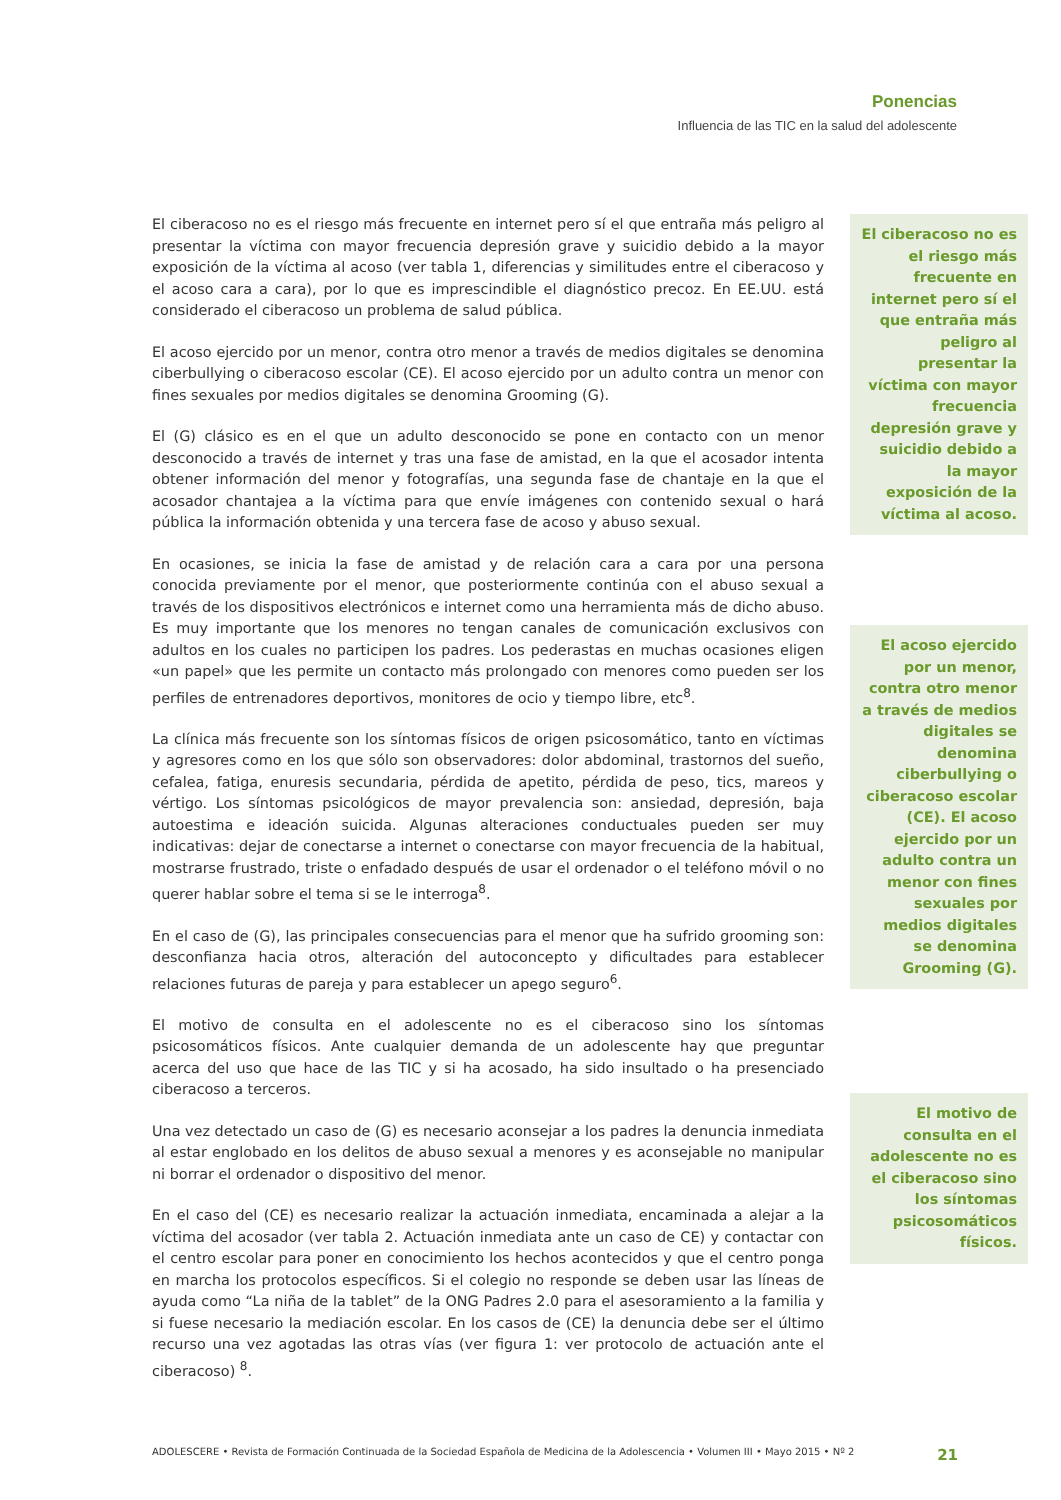Ponencias
Influencia de las TIC en la salud del adolescente
El ciberacoso no es el riesgo más frecuente en internet pero sí el que entraña más peligro al presentar la víctima con mayor frecuencia depresión grave y suicidio debido a la mayor exposición de la víctima al acoso (ver tabla 1, diferencias y similitudes entre el ciberacoso y el acoso cara a cara), por lo que es imprescindible el diagnóstico precoz. En EE.UU. está considerado el ciberacoso un problema de salud pública.
El acoso ejercido por un menor, contra otro menor a través de medios digitales se denomina ciberbullying o ciberacoso escolar (CE). El acoso ejercido por un adulto contra un menor con fines sexuales por medios digitales se denomina Grooming (G).
El (G) clásico es en el que un adulto desconocido se pone en contacto con un menor desconocido a través de internet y tras una fase de amistad, en la que el acosador intenta obtener información del menor y fotografías, una segunda fase de chantaje en la que el acosador chantajea a la víctima para que envíe imágenes con contenido sexual o hará pública la información obtenida y una tercera fase de acoso y abuso sexual.
En ocasiones, se inicia la fase de amistad y de relación cara a cara por una persona conocida previamente por el menor, que posteriormente continúa con el abuso sexual a través de los dispositivos electrónicos e internet como una herramienta más de dicho abuso. Es muy importante que los menores no tengan canales de comunicación exclusivos con adultos en los cuales no participen los padres. Los pederastas en muchas ocasiones eligen «un papel» que les permite un contacto más prolongado con menores como pueden ser los perfiles de entrenadores deportivos, monitores de ocio y tiempo libre, etc<sup>8</sup>.
La clínica más frecuente son los síntomas físicos de origen psicosomático, tanto en víctimas y agresores como en los que sólo son observadores: dolor abdominal, trastornos del sueño, cefalea, fatiga, enuresis secundaria, pérdida de apetito, pérdida de peso, tics, mareos y vértigo. Los síntomas psicológicos de mayor prevalencia son: ansiedad, depresión, baja autoestima e ideación suicida. Algunas alteraciones conductuales pueden ser muy indicativas: dejar de conectarse a internet o conectarse con mayor frecuencia de la habitual, mostrarse frustrado, triste o enfadado después de usar el ordenador o el teléfono móvil o no querer hablar sobre el tema si se le interroga<sup>8</sup>.
En el caso de (G), las principales consecuencias para el menor que ha sufrido grooming son: desconfianza hacia otros, alteración del autoconcepto y dificultades para establecer relaciones futuras de pareja y para establecer un apego seguro<sup>6</sup>.
El motivo de consulta en el adolescente no es el ciberacoso sino los síntomas psicosomáticos físicos. Ante cualquier demanda de un adolescente hay que preguntar acerca del uso que hace de las TIC y si ha acosado, ha sido insultado o ha presenciado ciberacoso a terceros.
Una vez detectado un caso de (G) es necesario aconsejar a los padres la denuncia inmediata al estar englobado en los delitos de abuso sexual a menores y es aconsejable no manipular ni borrar el ordenador o dispositivo del menor.
En el caso del (CE) es necesario realizar la actuación inmediata, encaminada a alejar a la víctima del acosador (ver tabla 2. Actuación inmediata ante un caso de CE) y contactar con el centro escolar para poner en conocimiento los hechos acontecidos y que el centro ponga en marcha los protocolos específicos. Si el colegio no responde se deben usar las líneas de ayuda como “La niña de la tablet” de la ONG Padres 2.0 para el asesoramiento a la familia y si fuese necesario la mediación escolar. En los casos de (CE) la denuncia debe ser el último recurso una vez agotadas las otras vías (ver figura 1: ver protocolo de actuación ante el ciberacoso) <sup>8</sup>.
El ciberacoso no es el riesgo más frecuente en internet pero sí el que entraña más peligro al presentar la víctima con mayor frecuencia depresión grave y suicidio debido a la mayor exposición de la víctima al acoso.
El acoso ejercido por un menor, contra otro menor a través de medios digitales se denomina ciberbullying o ciberacoso escolar (CE). El acoso ejercido por un adulto contra un menor con fines sexuales por medios digitales se denomina Grooming (G).
El motivo de consulta en el adolescente no es el ciberacoso sino los síntomas psicosomáticos físicos.
ADOLESCERE • Revista de Formación Continuada de la Sociedad Española de Medicina de la Adolescencia • Volumen III • Mayo 2015 • Nº 2 21